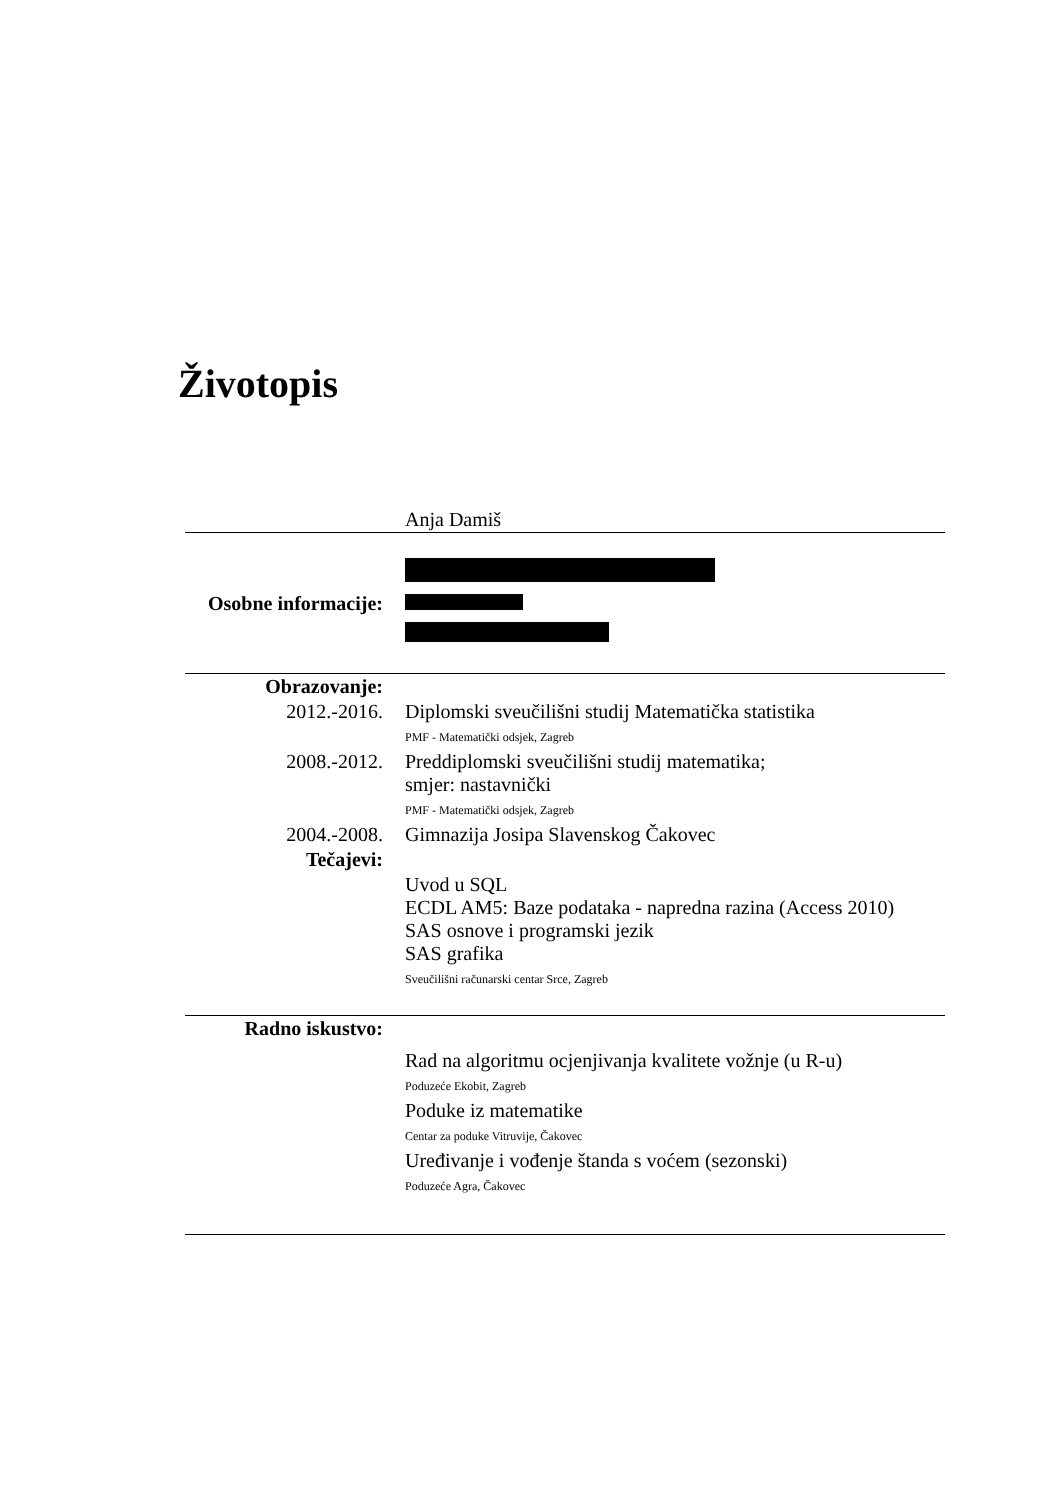Životopis
| | Anja Damiš |
| Osobne informacije: | |
| Obrazovanje: | |
| 2012.-2016. | Diplomski sveučilišni studij Matematička statistika |
| | PMF - Matematički odsjek, Zagreb |
| 2008.-2012. | Preddiplomski sveučilišni studij matematika; smjer: nastavnički |
| | PMF - Matematički odsjek, Zagreb |
| 2004.-2008. | Gimnazija Josipa Slavenskog Čakovec |
| Tečajevi: | |
| | Uvod u SQL ECDL AM5: Baze podataka - napredna razina (Access 2010) SAS osnove i programski jezik SAS grafika |
| | Sveučilišni računarski centar Srce, Zagreb |
| Radno iskustvo: | |
| | Rad na algoritmu ocjenjivanja kvalitete vožnje (u R-u) |
| | Poduzeće Ekobit, Zagreb |
| | Poduke iz matematike |
| | Centar za poduke Vitruvije, Čakovec |
| | Uređivanje i vođenje štanda s voćem (sezonski) |
| | Poduzeće Agra, Čakovec |